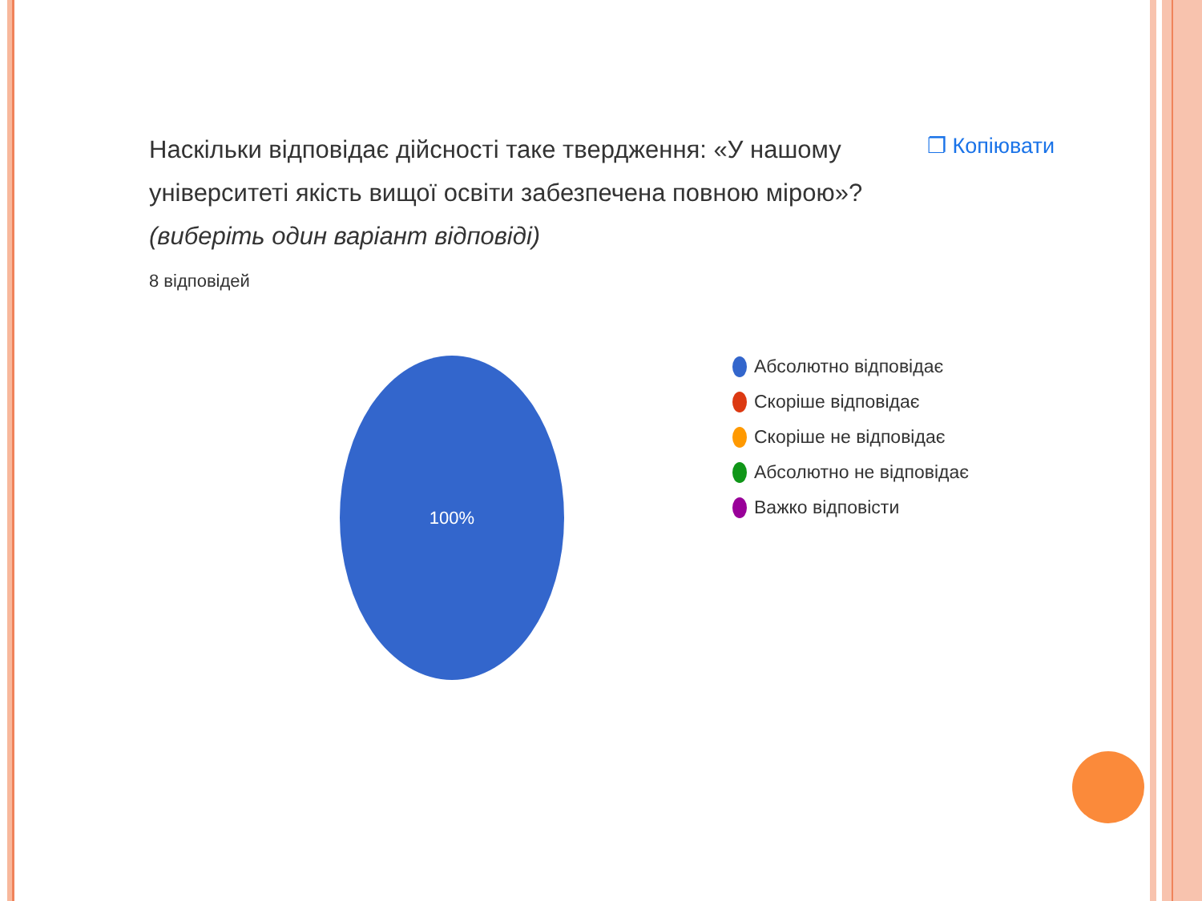Наскільки відповідає дійсності таке твердження: «У нашому університеті якість вищої освіти забезпечена повною мірою»? (виберіть один варіант відповіді)
❐ Копіювати
8 відповідей
100%
Абсолютно відповідає
Скоріше відповідає
Скоріше не відповідає
Абсолютно не відповідає
Важко відповісти